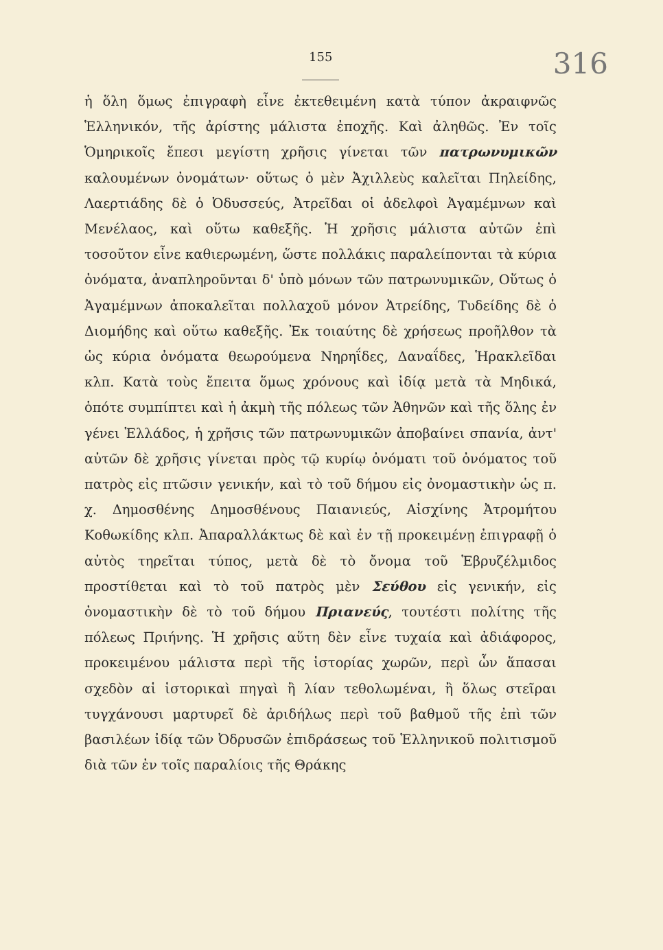155 316
ἡ ὅλη ὅμως ἐπιγραφὴ εἶνε ἐκτεθειμένη κατὰ τύπον ἀκραιφνῶς Ἑλληνικόν, τῆς ἀρίστης μάλιστα ἐποχῆς. Καὶ ἀληθῶς. Ἐν τοῖς Ὁμηρικοῖς ἔπεσι μεγίστη χρῆσις γίνεται τῶν πατρωνυμικῶν καλουμένων ὀνομάτων· οὕτως ὁ μὲν Ἀχιλλεὺς καλεῖται Πηλείδης, Λαερτιάδης δὲ ὁ Ὀδυσσεύς, Ἀτρεῖδαι οἱ ἀδελφοὶ Ἀγαμέμνων καὶ Μενέλαος, καὶ οὕτω καθεξῆς. Ἡ χρῆσις μάλιστα αὐτῶν ἐπὶ τοσοῦτον εἶνε καθιερωμένη, ὥστε πολλάκις παραλείπονται τὰ κύρια ὀνόματα, ἀναπληροῦνται δ' ὑπὸ μόνων τῶν πατρωνυμικῶν, Οὕτως ὁ Ἀγαμέμνων ἀποκαλεῖται πολλαχοῦ μόνον Ἀτρείδης, Τυδείδης δὲ ὁ Διομήδης καὶ οὕτω καθεξῆς. Ἐκ τοιαύτης δὲ χρήσεως προῆλθον τὰ ὡς κύρια ὀνόματα θεωρούμενα Νηρηΐδες, Δαναΐδες, Ἡρακλεῖδαι κλπ. Κατὰ τοὺς ἔπειτα ὅμως χρόνους καὶ ἰδίᾳ μετὰ τὰ Μηδικά, ὁπότε συμπίπτει καὶ ἡ ἀκμὴ τῆς πόλεως τῶν Ἀθηνῶν καὶ τῆς ὅλης ἐν γένει Ἑλλάδος, ἡ χρῆσις τῶν πατρωνυμικῶν ἀποβαίνει σπανία, ἀντ' αὐτῶν δὲ χρῆσις γίνεται πρὸς τῷ κυρίῳ ὀνόματι τοῦ ὀνόματος τοῦ πατρὸς εἰς πτῶσιν γενικήν, καὶ τὸ τοῦ δήμου εἰς ὀνομαστικὴν ὡς π. χ. Δημοσθένης Δημοσθένους Παιανιεύς, Αἰσχίνης Ἀτρομήτου Κοθωκίδης κλπ. Ἀπαραλλάκτως δὲ καὶ ἐν τῇ προκειμένῃ ἐπιγραφῇ ὁ αὐτὸς τηρεῖται τύπος, μετὰ δὲ τὸ ὄνομα τοῦ Ἑβρυζέλμιδος προστίθεται καὶ τὸ τοῦ πατρὸς μὲν Σεύθου εἰς γενικήν, εἰς ὀνομαστικὴν δὲ τὸ τοῦ δήμου Πριανεύς, τουτέστι πολίτης τῆς πόλεως Πριήνης. Ἡ χρῆσις αὕτη δὲν εἶνε τυχαία καὶ ἀδιάφορος, προκειμένου μάλιστα περὶ τῆς ἱστορίας χωρῶν, περὶ ὧν ἅπασαι σχεδὸν αἱ ἱστορικαὶ πηγαὶ ἢ λίαν τεθολωμέναι, ἢ ὅλως στεῖραι τυγχάνουσι μαρτυρεῖ δὲ ἀριδήλως περὶ τοῦ βαθμοῦ τῆς ἐπὶ τῶν βασιλέων ἰδίᾳ τῶν Ὀδρυσῶν ἐπιδράσεως τοῦ Ἑλληνικοῦ πολιτισμοῦ διὰ τῶν ἐν τοῖς παραλίοις τῆς Θράκης